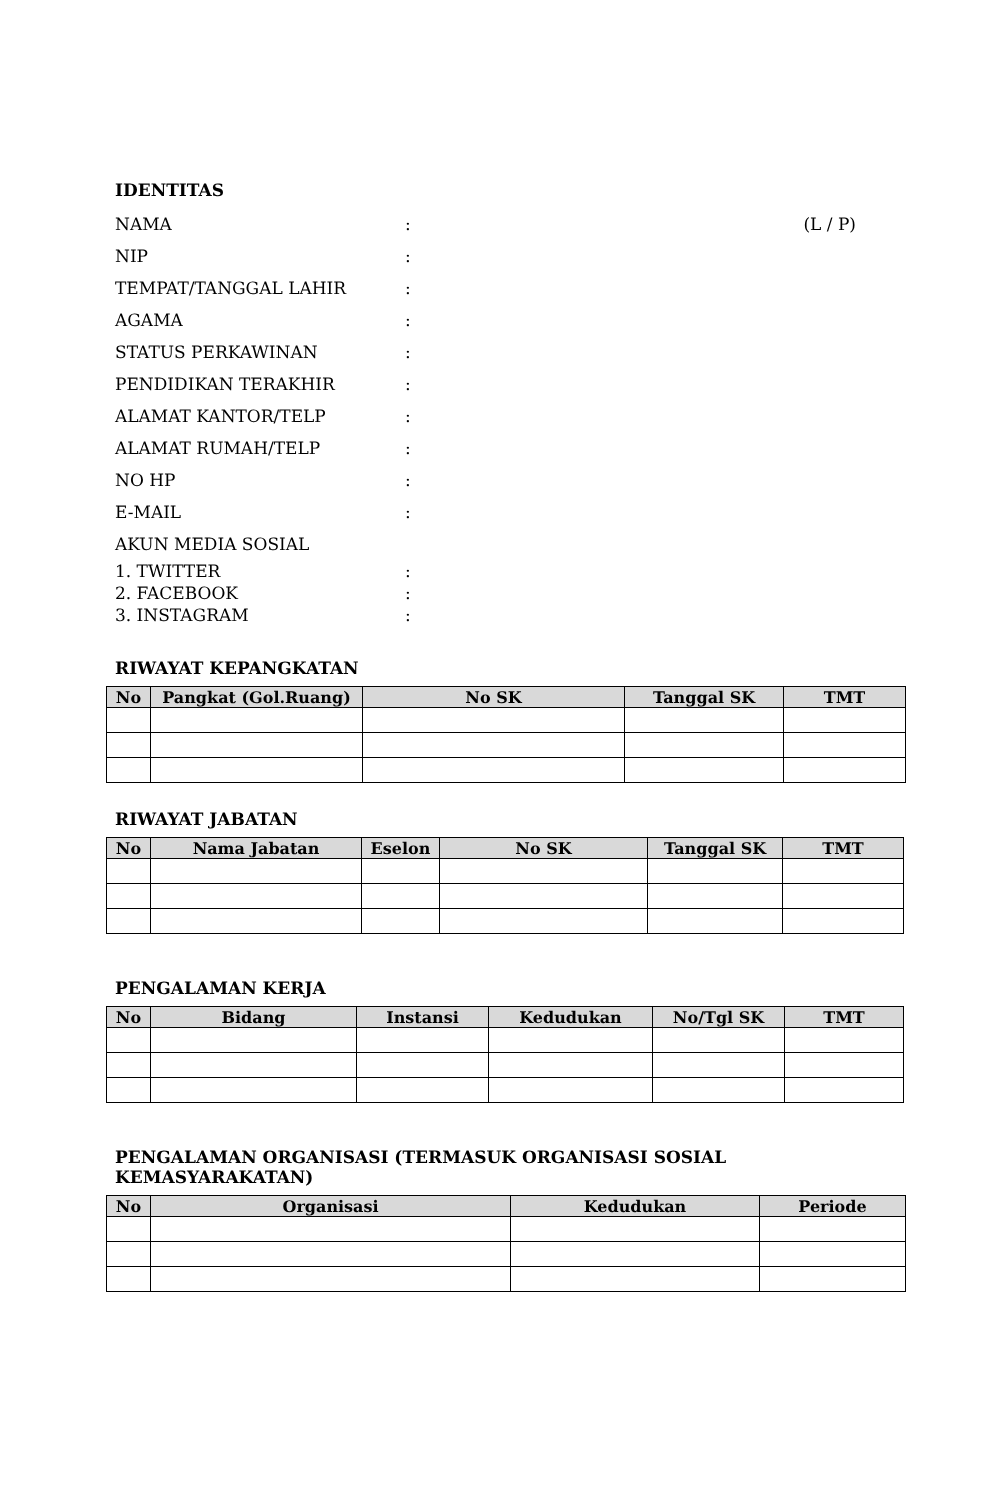IDENTITAS
NAMA: (L / P)
NIP:
TEMPAT/TANGGAL LAHIR:
AGAMA:
STATUS PERKAWINAN:
PENDIDIKAN TERAKHIR:
ALAMAT KANTOR/TELP:
ALAMAT RUMAH/TELP:
NO HP:
E-MAIL:
AKUN MEDIA SOSIAL
1. TWITTER:
2. FACEBOOK:
3. INSTAGRAM:
RIWAYAT KEPANGKATAN
| No | Pangkat (Gol.Ruang) | No SK | Tanggal SK | TMT |
| --- | --- | --- | --- | --- |
RIWAYAT JABATAN
| No | Nama Jabatan | Eselon | No SK | Tanggal SK | TMT |
| --- | --- | --- | --- | --- | --- |
PENGALAMAN KERJA
| No | Bidang | Instansi | Kedudukan | No/Tgl SK | TMT |
| --- | --- | --- | --- | --- | --- |
PENGALAMAN ORGANISASI (TERMASUK ORGANISASI SOSIAL KEMASYARAKATAN)
| No | Organisasi | Kedudukan | Periode |
| --- | --- | --- | --- |